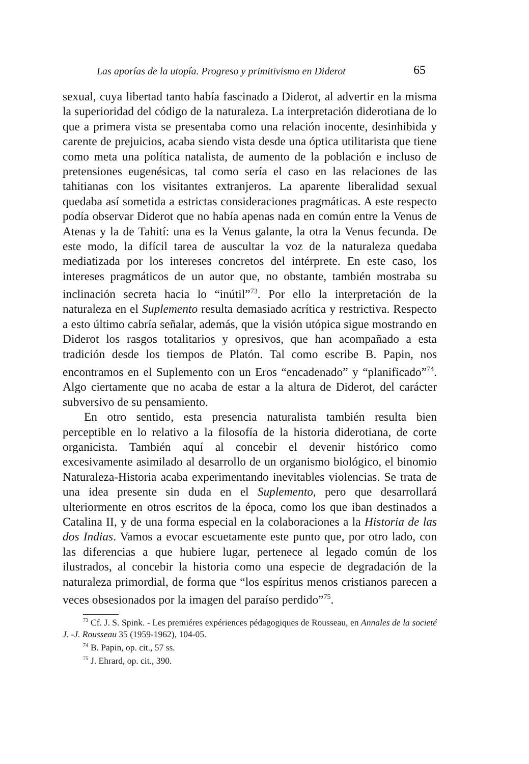Las aporías de la utopía. Progreso y primitivismo en Diderot
65
sexual, cuya libertad tanto había fascinado a Diderot, al advertir en la misma la superioridad del código de la naturaleza. La interpretación diderotiana de lo que a primera vista se presentaba como una relación inocente, desinhibida y carente de prejuicios, acaba siendo vista desde una óptica utilitarista que tiene como meta una política natalista, de aumento de la población e incluso de pretensiones eugenésicas, tal como sería el caso en las relaciones de las tahitianas con los visitantes extranjeros. La aparente liberalidad sexual quedaba así sometida a estrictas consideraciones pragmáticas. A este respecto podía observar Diderot que no había apenas nada en común entre la Venus de Atenas y la de Tahití: una es la Venus galante, la otra la Venus fecunda. De este modo, la difícil tarea de auscultar la voz de la naturaleza quedaba mediatizada por los intereses concretos del intérprete. En este caso, los intereses pragmáticos de un autor que, no obstante, también mostraba su inclinación secreta hacia lo “inútil”<sup>73</sup>. Por ello la interpretación de la naturaleza en el Suplemento resulta demasiado acrítica y restrictiva. Respecto a esto último cabría señalar, además, que la visión utópica sigue mostrando en Diderot los rasgos totalitarios y opresivos, que han acompañado a esta tradición desde los tiempos de Platón. Tal como escribe B. Papin, nos encontramos en el Suplemento con un Eros “encadenado” y “planificado”<sup>74</sup>. Algo ciertamente que no acaba de estar a la altura de Diderot, del carácter subversivo de su pensamiento.
En otro sentido, esta presencia naturalista también resulta bien perceptible en lo relativo a la filosofía de la historia diderotiana, de corte organicista. También aquí al concebir el devenir histórico como excesivamente asimilado al desarrollo de un organismo biológico, el binomio Naturaleza-Historia acaba experimentando inevitables violencias. Se trata de una idea presente sin duda en el Suplemento, pero que desarrollará ulteriormente en otros escritos de la época, como los que iban destinados a Catalina II, y de una forma especial en la colaboraciones a la Historia de las dos Indias. Vamos a evocar escuetamente este punto que, por otro lado, con las diferencias a que hubiere lugar, pertenece al legado común de los ilustrados, al concebir la historia como una especie de degradación de la naturaleza primordial, de forma que “los espíritus menos cristianos parecen a veces obsesionados por la imagen del paraíso perdido”<sup>75</sup>.
<sup>73</sup> Cf. J. S. Spink. - Les premiéres expériences pédagogiques de Rousseau, en Annales de la societé J. -J. Rousseau 35 (1959-1962), 104-05.
<sup>74</sup> B. Papin, op. cit., 57 ss.
<sup>75</sup> J. Ehrard, op. cit., 390.